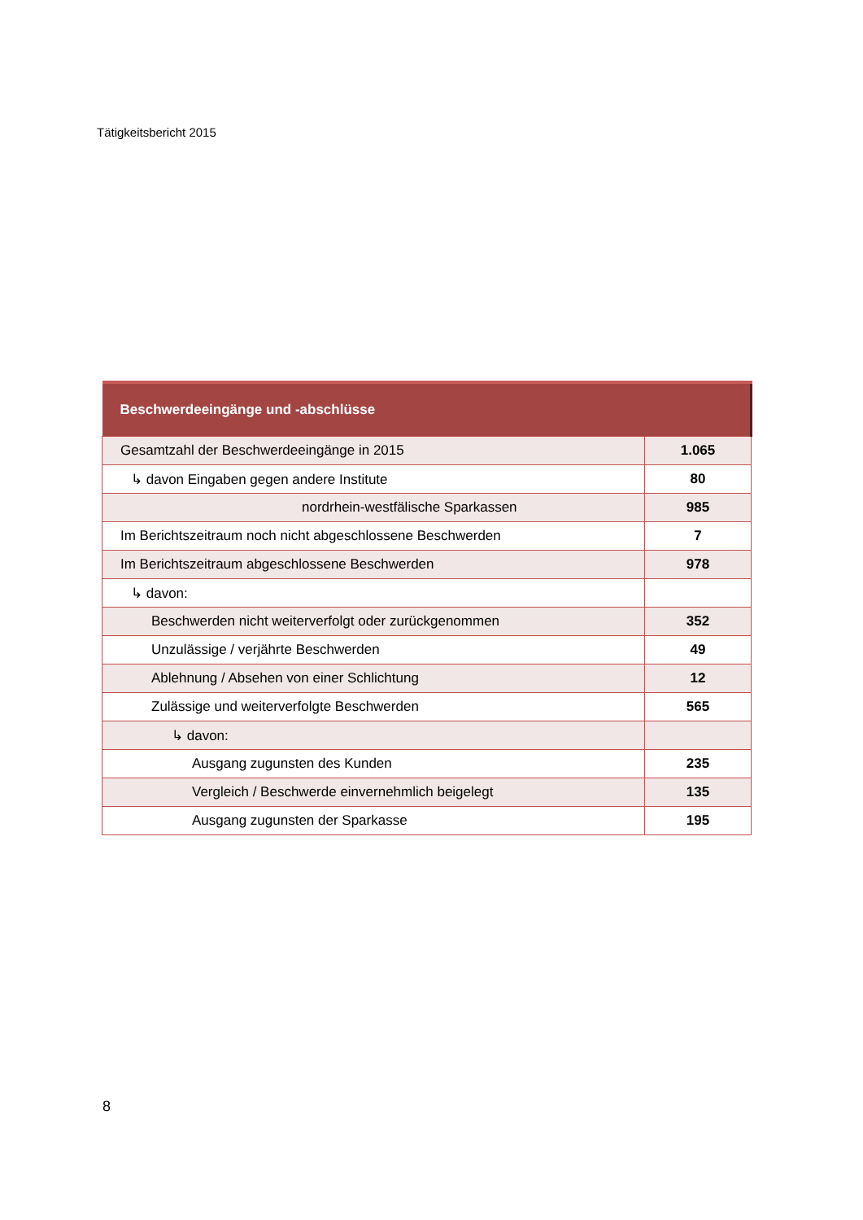Tätigkeitsbericht 2015
| Beschwerdeeingänge und -abschlüsse | |
| --- | --- |
| Gesamtzahl der Beschwerdeeingänge in 2015 | 1.065 |
| ↳ davon Eingaben gegen andere Institute | 80 |
| nordrhein-westfälische Sparkassen | 985 |
| Im Berichtszeitraum noch nicht abgeschlossene Beschwerden | 7 |
| Im Berichtszeitraum abgeschlossene Beschwerden | 978 |
| ↳ davon: | |
| Beschwerden nicht weiterverfolgt oder zurückgenommen | 352 |
| Unzulässige / verjährte Beschwerden | 49 |
| Ablehnung / Absehen von einer Schlichtung | 12 |
| Zulässige und weiterverfolgte Beschwerden | 565 |
| ↳ davon: | |
| Ausgang zugunsten des Kunden | 235 |
| Vergleich / Beschwerde einvernehmlich beigelegt | 135 |
| Ausgang zugunsten der Sparkasse | 195 |
8